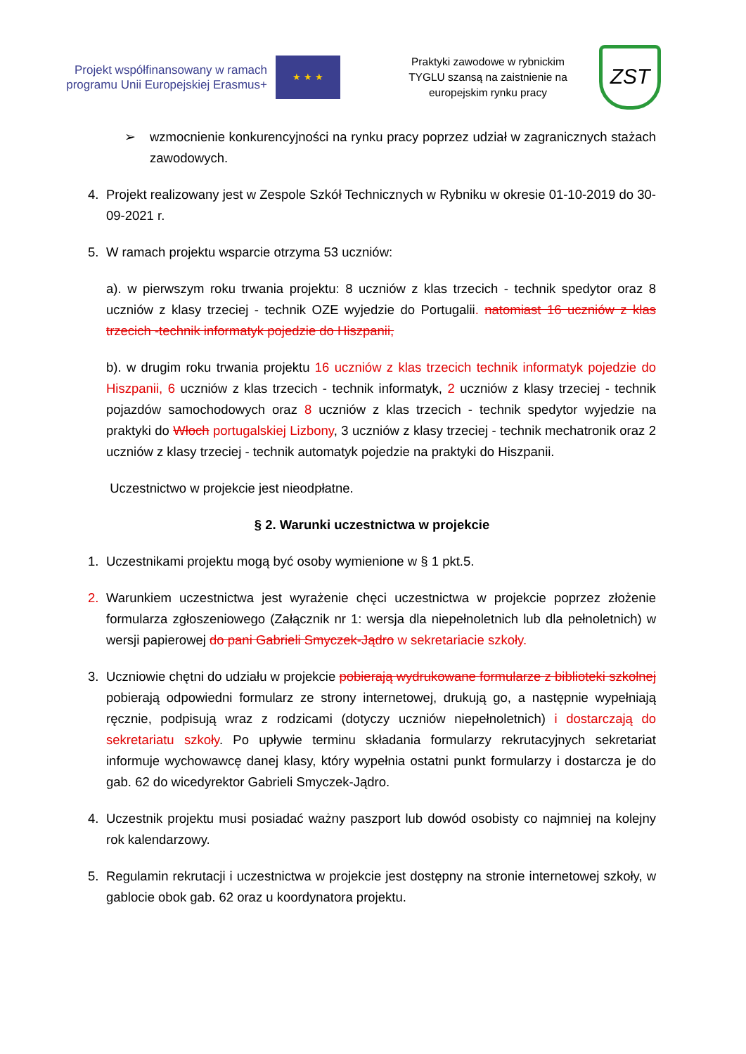Projekt współfinansowany w ramach programu Unii Europejskiej Erasmus+
★ ★ ★
Praktyki zawodowe w rybnickim TYGLU szansą na zaistnienie na europejskim rynku pracy
ZST
➢ wzmocnienie konkurencyjności na rynku pracy poprzez udział w zagranicznych stażach zawodowych.
4. Projekt realizowany jest w Zespole Szkół Technicznych w Rybniku w okresie 01-10-2019 do 30-09-2021 r.
5. W ramach projektu wsparcie otrzyma 53 uczniów:
a). w pierwszym roku trwania projektu: 8 uczniów z klas trzecich - technik spedytor oraz 8 uczniów z klasy trzeciej - technik OZE wyjedzie do Portugalii. natomiast 16 uczniów z klas trzecich -technik informatyk pojedzie do Hiszpanii,
b). w drugim roku trwania projektu 16 uczniów z klas trzecich technik informatyk pojedzie do Hiszpanii, 6 uczniów z klas trzecich - technik informatyk, 2 uczniów z klasy trzeciej - technik pojazdów samochodowych oraz 8 uczniów z klas trzecich - technik spedytor wyjedzie na praktyki do Włoch portugalskiej Lizbony, 3 uczniów z klasy trzeciej - technik mechatronik oraz 2 uczniów z klasy trzeciej - technik automatyk pojedzie na praktyki do Hiszpanii.
Uczestnictwo w projekcie jest nieodpłatne.
§ 2. Warunki uczestnictwa w projekcie
1. Uczestnikami projektu mogą być osoby wymienione w § 1 pkt.5.
2. Warunkiem uczestnictwa jest wyrażenie chęci uczestnictwa w projekcie poprzez złożenie formularza zgłoszeniowego (Załącznik nr 1: wersja dla niepełnoletnich lub dla pełnoletnich) w wersji papierowej do pani Gabrieli Smyczek-Jądro w sekretariacie szkoły.
3. Uczniowie chętni do udziału w projekcie pobierają wydrukowane formularze z biblioteki szkolnej pobierają odpowiedni formularz ze strony internetowej, drukują go, a następnie wypełniają ręcznie, podpisują wraz z rodzicami (dotyczy uczniów niepełnoletnich) i dostarczają do sekretariatu szkoły. Po upływie terminu składania formularzy rekrutacyjnych sekretariat informuje wychowawcę danej klasy, który wypełnia ostatni punkt formularzy i dostarcza je do gab. 62 do wicedyrektor Gabrieli Smyczek-Jądro.
4. Uczestnik projektu musi posiadać ważny paszport lub dowód osobisty co najmniej na kolejny rok kalendarzowy.
5. Regulamin rekrutacji i uczestnictwa w projekcie jest dostępny na stronie internetowej szkoły, w gablocie obok gab. 62 oraz u koordynatora projektu.